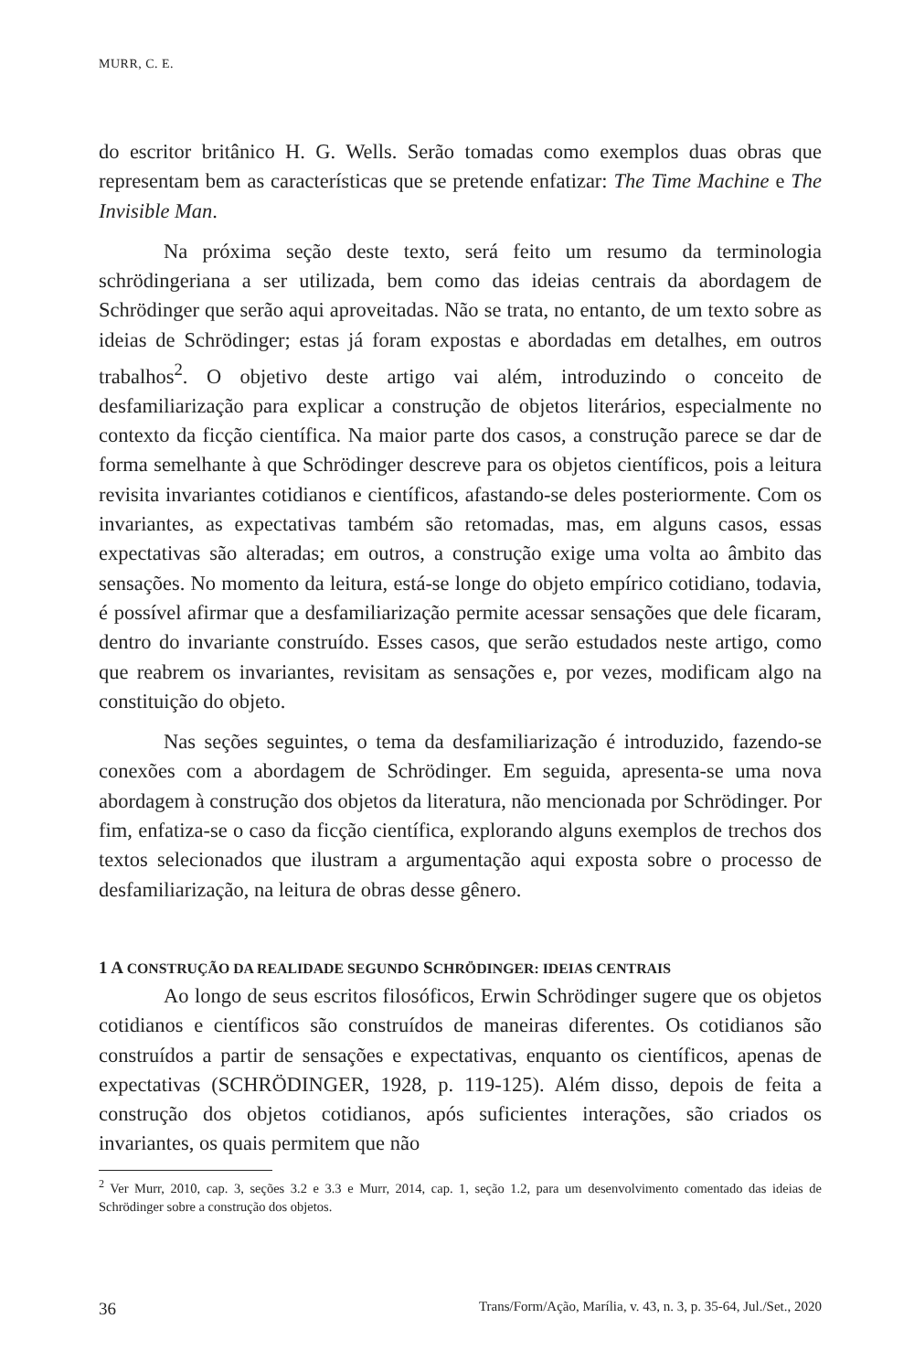MURR, C. E.
do escritor britânico H. G. Wells. Serão tomadas como exemplos duas obras que representam bem as características que se pretende enfatizar: The Time Machine e The Invisible Man.
Na próxima seção deste texto, será feito um resumo da terminologia schrödingeriana a ser utilizada, bem como das ideias centrais da abordagem de Schrödinger que serão aqui aproveitadas. Não se trata, no entanto, de um texto sobre as ideias de Schrödinger; estas já foram expostas e abordadas em detalhes, em outros trabalhos<sup>2</sup>. O objetivo deste artigo vai além, introduzindo o conceito de desfamiliarização para explicar a construção de objetos literários, especialmente no contexto da ficção científica. Na maior parte dos casos, a construção parece se dar de forma semelhante à que Schrödinger descreve para os objetos científicos, pois a leitura revisita invariantes cotidianos e científicos, afastando-se deles posteriormente. Com os invariantes, as expectativas também são retomadas, mas, em alguns casos, essas expectativas são alteradas; em outros, a construção exige uma volta ao âmbito das sensações. No momento da leitura, está-se longe do objeto empírico cotidiano, todavia, é possível afirmar que a desfamiliarização permite acessar sensações que dele ficaram, dentro do invariante construído. Esses casos, que serão estudados neste artigo, como que reabrem os invariantes, revisitam as sensações e, por vezes, modificam algo na constituição do objeto.
Nas seções seguintes, o tema da desfamiliarização é introduzido, fazendo-se conexões com a abordagem de Schrödinger. Em seguida, apresenta-se uma nova abordagem à construção dos objetos da literatura, não mencionada por Schrödinger. Por fim, enfatiza-se o caso da ficção científica, explorando alguns exemplos de trechos dos textos selecionados que ilustram a argumentação aqui exposta sobre o processo de desfamiliarização, na leitura de obras desse gênero.
1 A CONSTRUÇÃO DA REALIDADE SEGUNDO SCHRÖDINGER: IDEIAS CENTRAIS
Ao longo de seus escritos filosóficos, Erwin Schrödinger sugere que os objetos cotidianos e científicos são construídos de maneiras diferentes. Os cotidianos são construídos a partir de sensações e expectativas, enquanto os científicos, apenas de expectativas (SCHRÖDINGER, 1928, p. 119-125). Além disso, depois de feita a construção dos objetos cotidianos, após suficientes interações, são criados os invariantes, os quais permitem que não
<sup>2</sup> Ver Murr, 2010, cap. 3, seções 3.2 e 3.3 e Murr, 2014, cap. 1, seção 1.2, para um desenvolvimento comentado das ideias de Schrödinger sobre a construção dos objetos.
36 Trans/Form/Ação, Marília, v. 43, n. 3, p. 35-64, Jul./Set., 2020